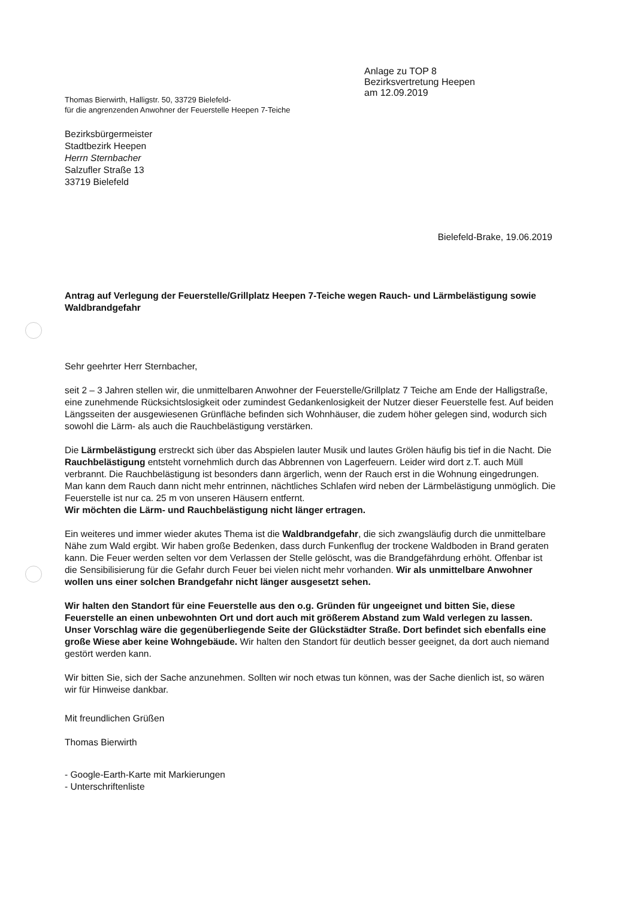Anlage zu TOP 8
Bezirksvertretung Heepen
am 12.09.2019
Thomas Bierwirth, Halligstr. 50, 33729 Bielefeld-
für die angrenzenden Anwohner der Feuerstelle Heepen 7-Teiche
Bezirksbürgermeister
Stadtbezirk Heepen
Herrn Sternbacher
Salzufler Straße 13
33719 Bielefeld
Bielefeld-Brake, 19.06.2019
Antrag auf Verlegung der Feuerstelle/Grillplatz Heepen 7-Teiche wegen Rauch- und Lärmbelästigung sowie Waldbrandgefahr
Sehr geehrter Herr Sternbacher,
seit 2 – 3 Jahren stellen wir, die unmittelbaren Anwohner der Feuerstelle/Grillplatz 7 Teiche am Ende der Halligstraße, eine zunehmende Rücksichtslosigkeit oder zumindest Gedankenlosigkeit der Nutzer dieser Feuerstelle fest. Auf beiden Längsseiten der ausgewiesenen Grünfläche befinden sich Wohnhäuser, die zudem höher gelegen sind, wodurch sich sowohl die Lärm- als auch die Rauchbelästigung verstärken.
Die Lärmbelästigung erstreckt sich über das Abspielen lauter Musik und lautes Grölen häufig bis tief in die Nacht. Die Rauchbelästigung entsteht vornehmlich durch das Abbrennen von Lagerfeuern. Leider wird dort z.T. auch Müll verbrannt. Die Rauchbelästigung ist besonders dann ärgerlich, wenn der Rauch erst in die Wohnung eingedrungen. Man kann dem Rauch dann nicht mehr entrinnen, nächtliches Schlafen wird neben der Lärmbelästigung unmöglich. Die Feuerstelle ist nur ca. 25 m von unseren Häusern entfernt.
Wir möchten die Lärm- und Rauchbelästigung nicht länger ertragen.
Ein weiteres und immer wieder akutes Thema ist die Waldbrandgefahr, die sich zwangsläufig durch die unmittelbare Nähe zum Wald ergibt. Wir haben große Bedenken, dass durch Funkenflug der trockene Waldboden in Brand geraten kann. Die Feuer werden selten vor dem Verlassen der Stelle gelöscht, was die Brandgefährdung erhöht. Offenbar ist die Sensibilisierung für die Gefahr durch Feuer bei vielen nicht mehr vorhanden. Wir als unmittelbare Anwohner wollen uns einer solchen Brandgefahr nicht länger ausgesetzt sehen.
Wir halten den Standort für eine Feuerstelle aus den o.g. Gründen für ungeeignet und bitten Sie, diese Feuerstelle an einen unbewohnten Ort und dort auch mit größerem Abstand zum Wald verlegen zu lassen. Unser Vorschlag wäre die gegenüberliegende Seite der Glückstädter Straße. Dort befindet sich ebenfalls eine große Wiese aber keine Wohngebäude. Wir halten den Standort für deutlich besser geeignet, da dort auch niemand gestört werden kann.
Wir bitten Sie, sich der Sache anzunehmen. Sollten wir noch etwas tun können, was der Sache dienlich ist, so wären wir für Hinweise dankbar.
Mit freundlichen Grüßen
Thomas Bierwirth
- Google-Earth-Karte mit Markierungen
- Unterschriftenliste